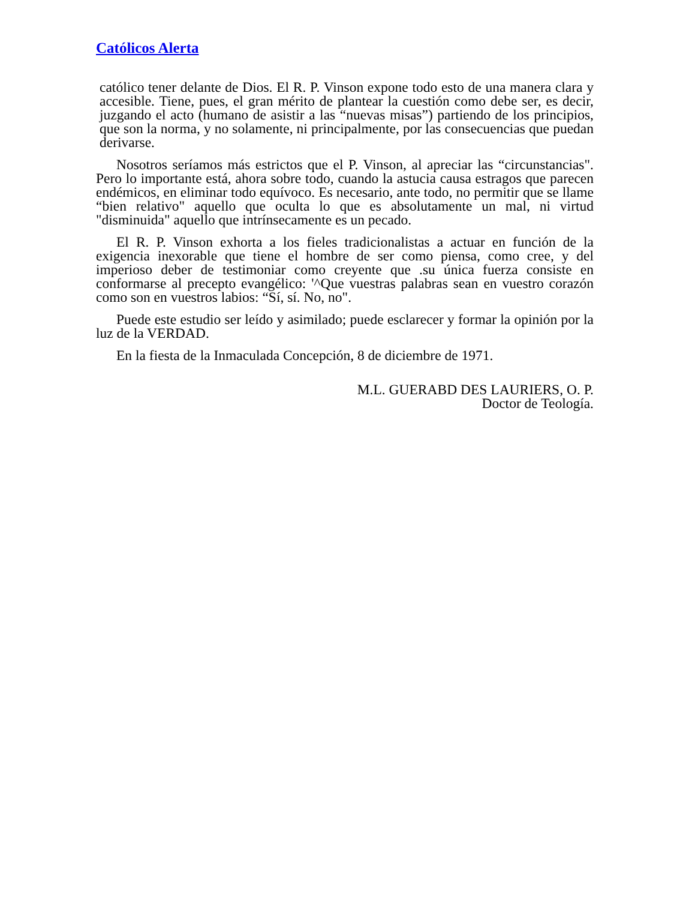Católicos Alerta
católico tener delante de Dios. El R. P. Vinson expone todo esto de una manera clara y accesible. Tiene, pues, el gran mérito de plantear la cuestión como debe ser, es decir, juzgando el acto (humano de asistir a las “nuevas misas”) partiendo de los principios, que son la norma, y no solamente, ni principalmente, por las consecuencias que puedan derivarse.
Nosotros seríamos más estrictos que el P. Vinson, al apreciar las “circunstancias". Pero lo importante está, ahora sobre todo, cuando la astucia causa estragos que parecen endémicos, en eliminar todo equívoco. Es necesario, ante todo, no permitir que se llame “bien relativo" aquello que oculta lo que es absolutamente un mal, ni virtud "disminuida" aquello que intrínsecamente es un pecado.
El R. P. Vinson exhorta a los fieles tradicionalistas a actuar en función de la exigencia inexorable que tiene el hombre de ser como piensa, como cree, y del imperioso deber de testimoniar como creyente que .su única fuerza consiste en conformarse al precepto evangélico: '^Que vuestras palabras sean en vuestro corazón como son en vuestros labios: “Sí, sí. No, no".
Puede este estudio ser leído y asimilado; puede esclarecer y formar la opinión por la luz de la VERDAD.
En la fiesta de la Inmaculada Concepción, 8 de diciembre de 1971.
M.L. GUERABD DES LAURIERS, O. P.
Doctor de Teología.